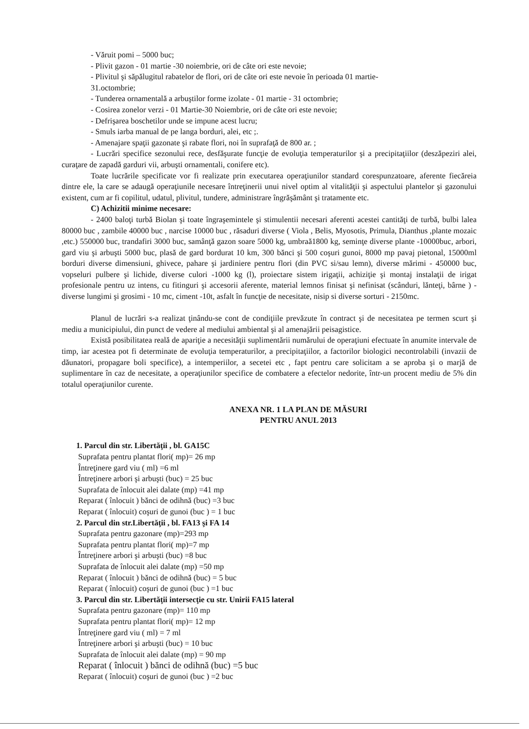- Văruit pomi – 5000 buc;
- Plivit gazon - 01 martie -30 noiembrie, ori de câte ori este nevoie;
- Plivitul şi săpălugitul rabatelor de flori, ori de câte ori este nevoie în perioada 01 martie-
31.octombrie;
- Tunderea ornamentală a arbuştilor forme izolate - 01 martie - 31 octombrie;
- Cosirea zonelor verzi - 01 Martie-30 Noiembrie, ori de câte ori este nevoie;
- Defrişarea boschetilor unde se impune acest lucru;
- Smuls iarba manual de pe langa borduri, alei, etc ;.
- Amenajare spaţii gazonate şi rabate flori, noi în suprafaţă de 800 ar. ;
- Lucrări specifice sezonului rece, desfăşurate funcţie de evoluţia temperaturilor şi a precipitaţiilor (deszăpeziri alei, curaţare de zapadă garduri vii, arbuşti ornamentali, conifere etc).
Toate lucrările specificate vor fi realizate prin executarea operaţiunilor standard corespunzatoare, aferente fiecăreia dintre ele, la care se adaugă operaţiunile necesare întreţinerii unui nivel optim al vitalităţii şi aspectului plantelor şi gazonului existent, cum ar fi copilitul, udatul, plivitul, tundere, administrare îngrăşământ şi tratamente etc.
C) Achizitii minime necesare:
- 2400 baloţi turbă Biolan şi toate îngraşemintele şi stimulentii necesari aferenti acestei cantităţi de turbă, bulbi lalea 80000 buc , zambile 40000 buc , narcise 10000 buc , răsaduri diverse ( Viola , Belis, Myosotis, Primula, Dianthus ,plante mozaic ,etc.) 550000 buc, trandafiri 3000 buc, samânţă gazon soare 5000 kg, umbraă1800 kg, seminţe diverse plante -10000buc, arbori, gard viu şi arbuşti 5000 buc, plasă de gard bordurat 10 km, 300 bănci şi 500 coşuri gunoi, 8000 mp pavaj pietonal, 15000ml borduri diverse dimensiuni, ghivece, pahare şi jardiniere pentru flori (din PVC si/sau lemn), diverse mărimi - 450000 buc, vopseluri pulbere şi lichide, diverse culori -1000 kg (l), proiectare sistem irigaţii, achiziţie şi montaj instalaţii de irigat profesionale pentru uz intens, cu fitinguri şi accesorii aferente, material lemnos finisat şi nefinisat (scânduri, lănteţi, bârne ) - diverse lungimi şi grosimi - 10 mc, ciment -10t, asfalt în funcţie de necesitate, nisip si diverse sorturi - 2150mc.
Planul de lucrări s-a realizat ţinându-se cont de condiţiile prevăzute în contract şi de necesitatea pe termen scurt şi mediu a municipiului, din punct de vedere al mediului ambiental şi al amenajării peisagistice.
Există posibilitatea reală de apariţie a necesităţii suplimentării numărului de operaţiuni efectuate în anumite intervale de timp, iar acestea pot fi determinate de evoluţia temperaturilor, a precipitaţiilor, a factorilor biologici necontrolabili (invazii de dăunatori, propagare boli specifice), a intemperiilor, a secetei etc , fapt pentru care solicitam a se aproba şi o marjă de suplimentare în caz de necesitate, a operaţiunilor specifice de combatere a efectelor nedorite, într-un procent mediu de 5% din totalul operaţiunilor curente.
ANEXA NR. 1 LA PLAN DE MĂSURI
PENTRU ANUL 2013
1. Parcul din str. Libertăţii , bl. GA15C
Suprafata pentru plantat flori( mp)= 26 mp
Întreţinere gard viu ( ml) =6 ml
Întreţinere arbori şi arbuşti (buc) = 25 buc
Suprafata de înlocuit alei dalate (mp) =41 mp
Reparat ( înlocuit ) bănci de odihnă (buc) =3 buc
Reparat ( înlocuit) coşuri de gunoi (buc ) = 1 buc
2. Parcul din str.Libertăţii , bl. FA13 şi FA 14
Suprafata pentru gazonare (mp)=293 mp
Suprafata pentru plantat flori( mp)=7 mp
Întreţinere arbori şi arbuşti (buc) =8 buc
Suprafata de înlocuit alei dalate (mp) =50 mp
Reparat ( înlocuit ) bănci de odihnă (buc) = 5 buc
Reparat ( înlocuit) coşuri de gunoi (buc ) =1 buc
3. Parcul din str. Libertăţii intersecţie cu str. Unirii FA15 lateral
Suprafata pentru gazonare (mp)= 110 mp
Suprafata pentru plantat flori( mp)= 12 mp
Întreţinere gard viu ( ml) = 7 ml
Întreţinere arbori şi arbuşti (buc) = 10 buc
Suprafata de înlocuit alei dalate (mp) = 90 mp
Reparat ( înlocuit ) bănci de odihnă (buc) =5 buc
Reparat ( înlocuit) coşuri de gunoi (buc ) =2 buc